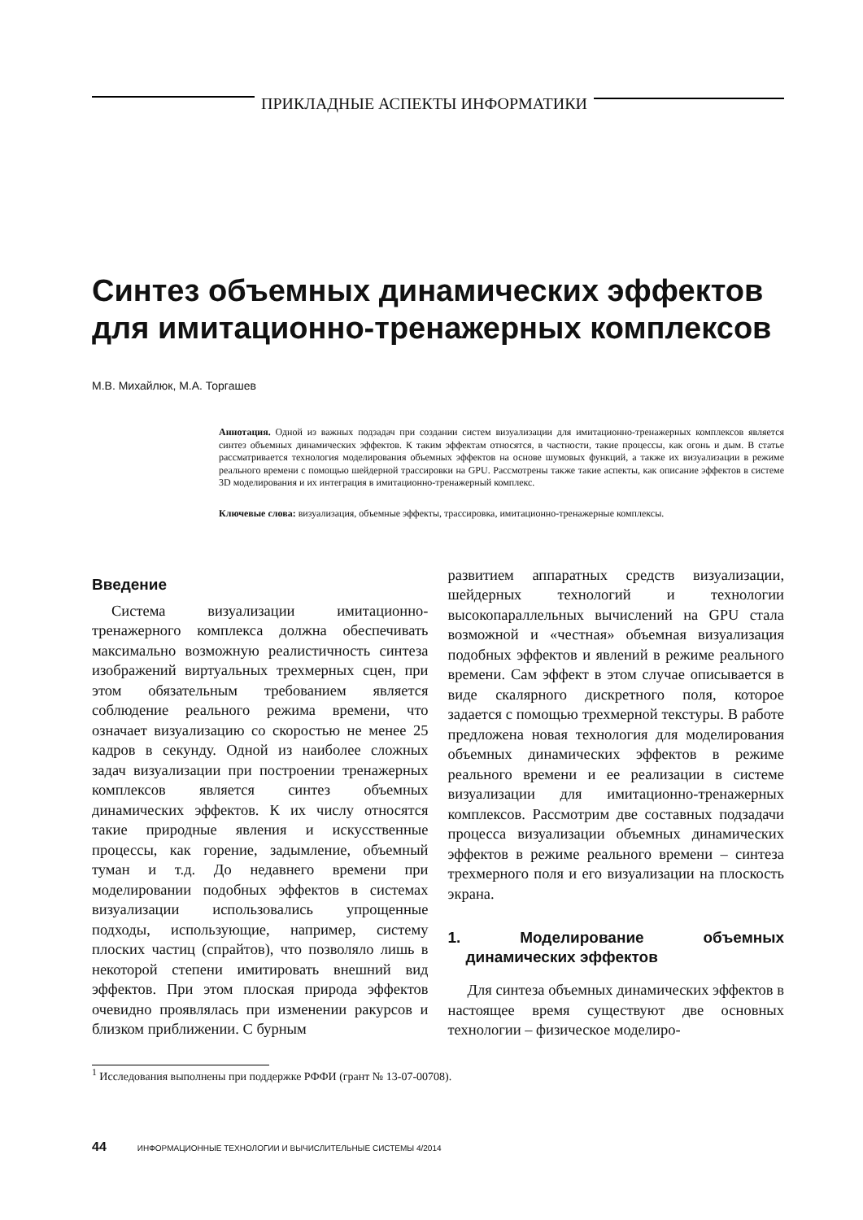ПРИКЛАДНЫЕ АСПЕКТЫ ИНФОРМАТИКИ
Синтез объемных динамических эффектов для имитационно-тренажерных комплексов
М.В. Михайлюк, М.А. Торгашев
Аннотация. Одной из важных подзадач при создании систем визуализации для имитационно-тренажерных комплексов является синтез объемных динамических эффектов. К таким эффектам относятся, в частности, такие процессы, как огонь и дым. В статье рассматривается технология моделирования объемных эффектов на основе шумовых функций, а также их визуализации в режиме реального времени с помощью шейдерной трассировки на GPU. Рассмотрены также такие аспекты, как описание эффектов в системе 3D моделирования и их интеграция в имитационно-тренажерный комплекс.
Ключевые слова: визуализация, объемные эффекты, трассировка, имитационно-тренажерные комплексы.
Введение
Система визуализации имитационно-тренажерного комплекса должна обеспечивать максимально возможную реалистичность синтеза изображений виртуальных трехмерных сцен, при этом обязательным требованием является соблюдение реального режима времени, что означает визуализацию со скоростью не менее 25 кадров в секунду. Одной из наиболее сложных задач визуализации при построении тренажерных комплексов является синтез объемных динамических эффектов. К их числу относятся такие природные явления и искусственные процессы, как горение, задымление, объемный туман и т.д. До недавнего времени при моделировании подобных эффектов в системах визуализации использовались упрощенные подходы, использующие, например, систему плоских частиц (спрайтов), что позволяло лишь в некоторой степени имитировать внешний вид эффектов. При этом плоская природа эффектов очевидно проявлялась при изменении ракурсов и близком приближении. С бурным
развитием аппаратных средств визуализации, шейдерных технологий и технологии высокопараллельных вычислений на GPU стала возможной и «честная» объемная визуализация подобных эффектов и явлений в режиме реального времени. Сам эффект в этом случае описывается в виде скалярного дискретного поля, которое задается с помощью трехмерной текстуры. В работе предложена новая технология для моделирования объемных динамических эффектов в режиме реального времени и ее реализации в системе визуализации для имитационно-тренажерных комплексов. Рассмотрим две составных подзадачи процесса визуализации объемных динамических эффектов в режиме реального времени – синтеза трехмерного поля и его визуализации на плоскость экрана.
1. Моделирование объемных динамических эффектов
Для синтеза объемных динамических эффектов в настоящее время существуют две основных технологии – физическое моделиро-
<sup>1</sup> Исследования выполнены при поддержке РФФИ (грант № 13-07-00708).
44 ИНФОРМАЦИОННЫЕ ТЕХНОЛОГИИ И ВЫЧИСЛИТЕЛЬНЫЕ СИСТЕМЫ 4/2014